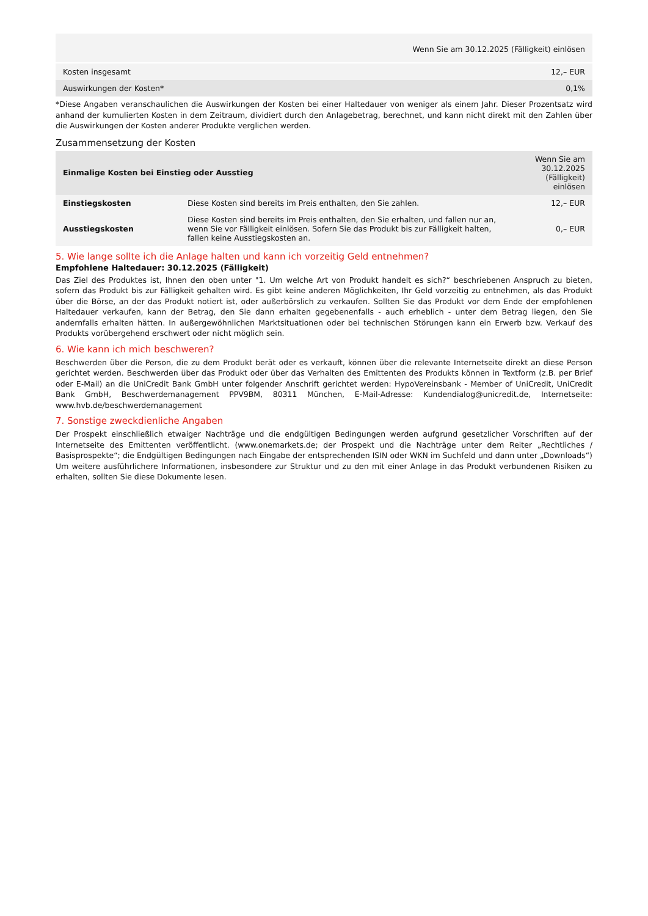| | Wenn Sie am 30.12.2025 (Fälligkeit) einlösen |
| Kosten insgesamt | 12,– EUR |
| Auswirkungen der Kosten* | 0,1% |
*Diese Angaben veranschaulichen die Auswirkungen der Kosten bei einer Haltedauer von weniger als einem Jahr. Dieser Prozentsatz wird anhand der kumulierten Kosten in dem Zeitraum, dividiert durch den Anlagebetrag, berechnet, und kann nicht direkt mit den Zahlen über die Auswirkungen der Kosten anderer Produkte verglichen werden.
Zusammensetzung der Kosten
| Einmalige Kosten bei Einstieg oder Ausstieg | | Wenn Sie am 30.12.2025 (Fälligkeit) einlösen |
| --- | --- | --- |
| Einstiegskosten | Diese Kosten sind bereits im Preis enthalten, den Sie zahlen. | 12,– EUR |
| Ausstiegskosten | Diese Kosten sind bereits im Preis enthalten, den Sie erhalten, und fallen nur an, wenn Sie vor Fälligkeit einlösen. Sofern Sie das Produkt bis zur Fälligkeit halten, fallen keine Ausstiegskosten an. | 0,– EUR |
5. Wie lange sollte ich die Anlage halten und kann ich vorzeitig Geld entnehmen?
Empfohlene Haltedauer: 30.12.2025 (Fälligkeit)
Das Ziel des Produktes ist, Ihnen den oben unter "1. Um welche Art von Produkt handelt es sich?“ beschriebenen Anspruch zu bieten, sofern das Produkt bis zur Fälligkeit gehalten wird. Es gibt keine anderen Möglichkeiten, Ihr Geld vorzeitig zu entnehmen, als das Produkt über die Börse, an der das Produkt notiert ist, oder außerbörslich zu verkaufen. Sollten Sie das Produkt vor dem Ende der empfohlenen Haltedauer verkaufen, kann der Betrag, den Sie dann erhalten gegebenenfalls - auch erheblich - unter dem Betrag liegen, den Sie andernfalls erhalten hätten. In außergewöhnlichen Marktsituationen oder bei technischen Störungen kann ein Erwerb bzw. Verkauf des Produkts vorübergehend erschwert oder nicht möglich sein.
6. Wie kann ich mich beschweren?
Beschwerden über die Person, die zu dem Produkt berät oder es verkauft, können über die relevante Internetseite direkt an diese Person gerichtet werden. Beschwerden über das Produkt oder über das Verhalten des Emittenten des Produkts können in Textform (z.B. per Brief oder E-Mail) an die UniCredit Bank GmbH unter folgender Anschrift gerichtet werden: HypoVereinsbank - Member of UniCredit, UniCredit Bank GmbH, Beschwerdemanagement PPV9BM, 80311 München, E-Mail-Adresse: Kundendialog@unicredit.de, Internetseite: www.hvb.de/beschwerdemanagement
7. Sonstige zweckdienliche Angaben
Der Prospekt einschließlich etwaiger Nachträge und die endgültigen Bedingungen werden aufgrund gesetzlicher Vorschriften auf der Internetseite des Emittenten veröffentlicht. (www.onemarkets.de; der Prospekt und die Nachträge unter dem Reiter „Rechtliches / Basisprospekte“; die Endgültigen Bedingungen nach Eingabe der entsprechenden ISIN oder WKN im Suchfeld und dann unter „Downloads“) Um weitere ausführlichere Informationen, insbesondere zur Struktur und zu den mit einer Anlage in das Produkt verbundenen Risiken zu erhalten, sollten Sie diese Dokumente lesen.